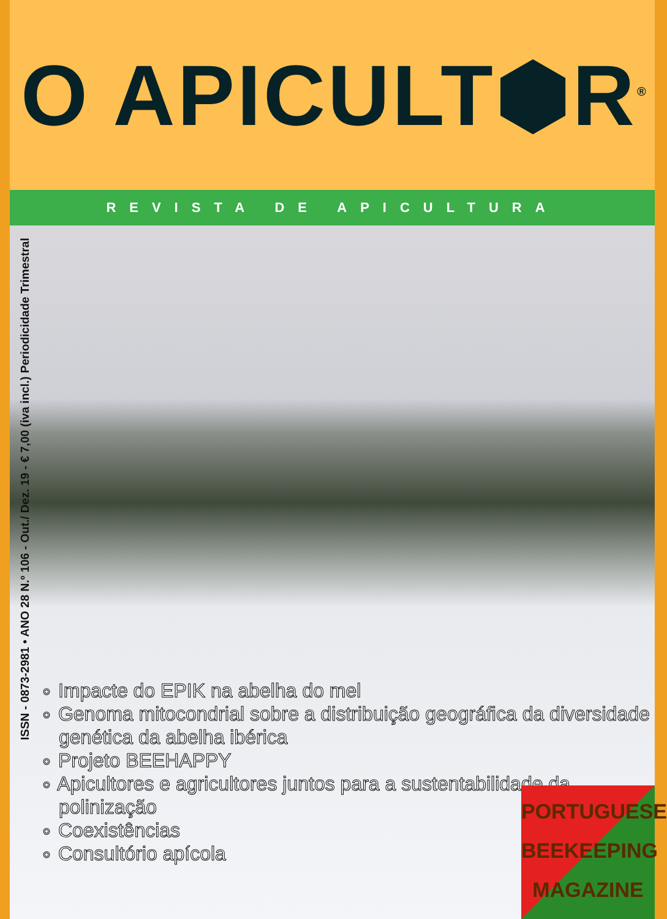O APICULT⬢R<sup>®</sup>
REVISTA DE APICULTURA
ISSN - 0873-2981 • ANO 28 N.º 106 - Out./ Dez. 19 - € 7,00 (iva incl.) Periodicidade Trimestral
∘ Impacte do EPIK na abelha do mel
∘ Genoma mitocondrial sobre a distribuição geográfica da diversidade genética da abelha ibérica
∘ Projeto BEEHAPPY
∘ Apicultores e agricultores juntos para a sustentabilidade da polinização
∘ Coexistências
∘ Consultório apícola
PORTUGUESE
BEEKEEPING
MAGAZINE